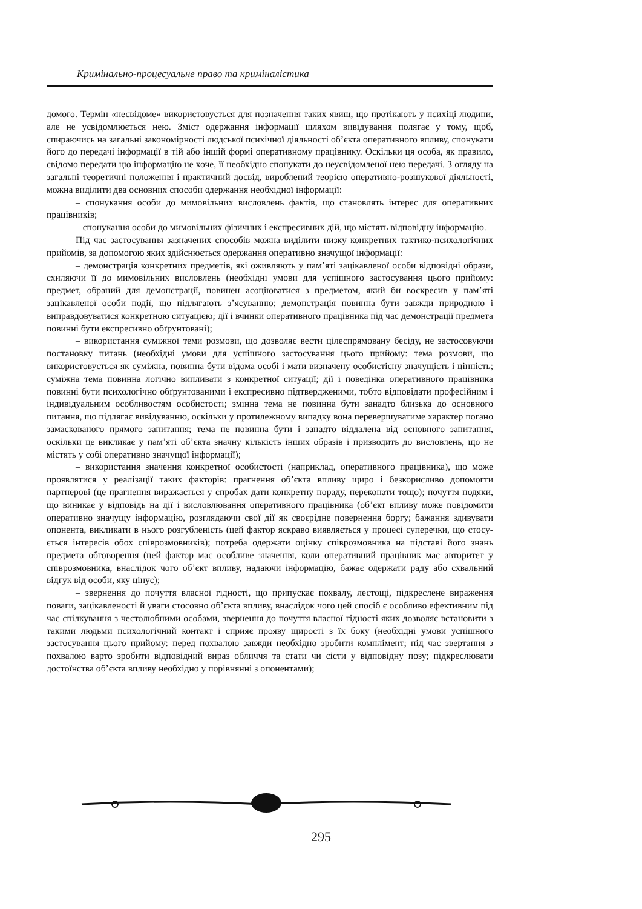Кримінально-процесуальне право та криміналістика
домого. Термін «несвідоме» використовується для позначення таких явищ, що протікають у психіці людини, але не усвідомлюється нею. Зміст одержання інформації шляхом виві­дування полягає у тому, щоб, спираючись на загальні закономірності людської психічної діяльності об’єкта оперативного впливу, спонукати його до передачі інформації в тій або іншій формі оперативному працівнику. Оскільки ця особа, як правило, свідомо передати цю інформацію не хоче, її необхідно спонукати до неусвідомленої нею передачі. З огляду на за­гальні теоретичні положення і практичний досвід, вироблений теорією оперативно-розшу­кової діяльності, можна виділити два основних способи одержання необхідної інформації:
– спонукання особи до мимовільних висловлень фактів, що становлять інтерес для оперативних працівників;
– спонукання особи до мимовільних фізичних і експресивних дій, що містять відпо­відну інформацію.
Під час застосування зазначених способів можна виділити низку конкретних такти­ко-психологічних прийомів, за допомогою яких здійснюється одержання оперативно значу­щої інформації:
– демонстрація конкретних предметів, які оживляють у пам’яті зацікавленої особи від­повідні образи, схиляючи її до мимовільних висловлень (необхідні умови для успішного застосування цього прийому: предмет, обраний для демонстрації, повинен асоціюватися з предметом, який би воскресив у пам’яті зацікавленої особи події, що підлягають з’ясуван­ню; демонстрація повинна бути завжди природною і виправдовуватися конкретною ситу­ацією; дії і вчинки оперативного працівника під час демонстрації предмета повинні бути експресивно обґрунтовані);
– використання суміжної теми розмови, що дозволяє вести цілеспрямовану бесіду, не застосовуючи постановку питань (необхідні умови для успішного застосування цього прийому: тема розмови, що використовується як суміжна, повинна бути відома особі і мати визначену особистісну значущість і цінність; суміжна тема повинна логічно випливати з конкретної ситуації; дії і поведінка оперативного працівника повинні бути психологічно об­ґрунтованими і експресивно підтвердженими, тобто відповідати професійним і індивідуаль­ним особливостям особистості; змінна тема не повинна бути занадто близька до основного питання, що підлягає вивідуванню, оскільки у протилежному випадку вона перевершувати­ме характер погано замаскованого прямого запитання; тема не повинна бути і занадто відда­лена від основного запитання, оскільки це викликає у пам’яті об’єкта значну кількість інших образів і призводить до висловлень, що не містять у собі оперативно значущої інформації);
– використання значення конкретної особистості (наприклад, оперативного праців­ника), що може проявлятися у реалізації таких факторів: прагнення об’єкта впливу щиро і безкорисливо допомогти партнерові (це прагнення виражається у спробах дати конкретну пораду, переконати тощо); почуття подяки, що виникає у відповідь на дії і висловлювання оперативного працівника (об’єкт впливу може повідомити оперативно значущу інформацію, розглядаючи свої дії як своєрідне повернення боргу; бажання здивувати опонента, виклика­ти в нього розгубленість (цей фактор яскраво виявляється у процесі суперечки, що стосу­ється інтересів обох співрозмовників); потреба одержати оцінку співрозмовника на підставі його знань предмета обговорення (цей фактор має особливе значення, коли оперативний працівник має авторитет у співрозмовника, внаслідок чого об’єкт впливу, надаючи інформа­цію, бажає одержати раду або схвальний відгук від особи, яку цінує);
– звернення до почуття власної гідності, що припускає похвалу, лестощі, підкресле­не вираження поваги, зацікавленості й уваги стосовно об’єкта впливу, внаслідок чого цей спосіб є особливо ефективним під час спілкування з честолюбними особами, звернення до почуття власної гідності яких дозволяє встановити з такими людьми психологічний кон­такт і сприяє прояву щирості з їх боку (необхідні умови успішного застосування цього при­йому: перед похвалою завжди необхідно зробити комплімент; під час звертання з похвалою варто зробити відповідний вираз обличчя та стати чи сісти у відповідну позу; підкреслювати достоїнства об’єкта впливу необхідно у порівнянні з опонентами);
295